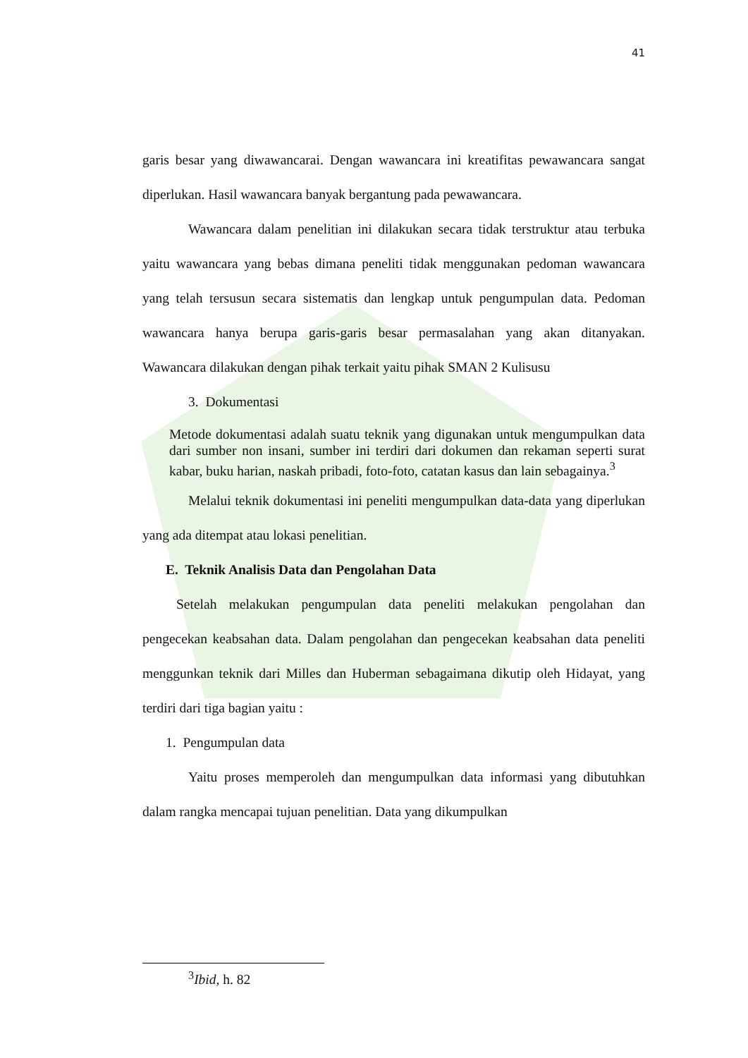41
garis besar yang diwawancarai. Dengan wawancara ini kreatifitas pewawancara sangat diperlukan. Hasil wawancara banyak bergantung pada pewawancara.
Wawancara dalam penelitian ini dilakukan secara tidak terstruktur atau terbuka yaitu wawancara yang bebas dimana peneliti tidak menggunakan pedoman wawancara yang telah tersusun secara sistematis dan lengkap untuk pengumpulan data. Pedoman wawancara hanya berupa garis-garis besar permasalahan yang akan ditanyakan. Wawancara dilakukan dengan pihak terkait yaitu pihak SMAN 2 Kulisusu
3. Dokumentasi
Metode dokumentasi adalah suatu teknik yang digunakan untuk mengumpulkan data dari sumber non insani, sumber ini terdiri dari dokumen dan rekaman seperti surat kabar, buku harian, naskah pribadi, foto-foto, catatan kasus dan lain sebagainya.<sup>3</sup>
Melalui teknik dokumentasi ini peneliti mengumpulkan data-data yang diperlukan yang ada ditempat atau lokasi penelitian.
E. Teknik Analisis Data dan Pengolahan Data
Setelah melakukan pengumpulan data peneliti melakukan pengolahan dan pengecekan keabsahan data. Dalam pengolahan dan pengecekan keabsahan data peneliti menggunkan teknik dari Milles dan Huberman sebagaimana dikutip oleh Hidayat, yang terdiri dari tiga bagian yaitu :
1. Pengumpulan data
Yaitu proses memperoleh dan mengumpulkan data informasi yang dibutuhkan dalam rangka mencapai tujuan penelitian. Data yang dikumpulkan
<sup>3</sup> Ibid, h. 82